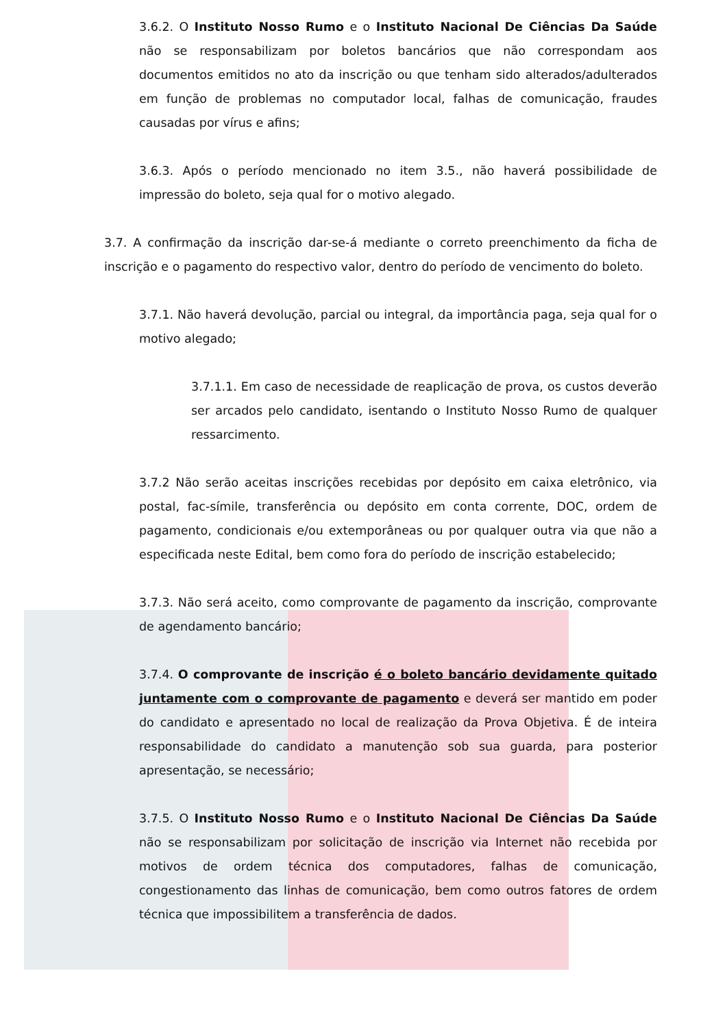3.6.2. O Instituto Nosso Rumo e o Instituto Nacional De Ciências Da Saúde não se responsabilizam por boletos bancários que não correspondam aos documentos emitidos no ato da inscrição ou que tenham sido alterados/adulterados em função de problemas no computador local, falhas de comunicação, fraudes causadas por vírus e afins;
3.6.3. Após o período mencionado no item 3.5., não haverá possibilidade de impressão do boleto, seja qual for o motivo alegado.
3.7. A confirmação da inscrição dar-se-á mediante o correto preenchimento da ficha de inscrição e o pagamento do respectivo valor, dentro do período de vencimento do boleto.
3.7.1. Não haverá devolução, parcial ou integral, da importância paga, seja qual for o motivo alegado;
3.7.1.1. Em caso de necessidade de reaplicação de prova, os custos deverão ser arcados pelo candidato, isentando o Instituto Nosso Rumo de qualquer ressarcimento.
3.7.2 Não serão aceitas inscrições recebidas por depósito em caixa eletrônico, via postal, fac-símile, transferência ou depósito em conta corrente, DOC, ordem de pagamento, condicionais e/ou extemporâneas ou por qualquer outra via que não a especificada neste Edital, bem como fora do período de inscrição estabelecido;
3.7.3. Não será aceito, como comprovante de pagamento da inscrição, comprovante de agendamento bancário;
3.7.4. O comprovante de inscrição é o boleto bancário devidamente quitado juntamente com o comprovante de pagamento e deverá ser mantido em poder do candidato e apresentado no local de realização da Prova Objetiva. É de inteira responsabilidade do candidato a manutenção sob sua guarda, para posterior apresentação, se necessário;
3.7.5. O Instituto Nosso Rumo e o Instituto Nacional De Ciências Da Saúde não se responsabilizam por solicitação de inscrição via Internet não recebida por motivos de ordem técnica dos computadores, falhas de comunicação, congestionamento das linhas de comunicação, bem como outros fatores de ordem técnica que impossibilitem a transferência de dados.